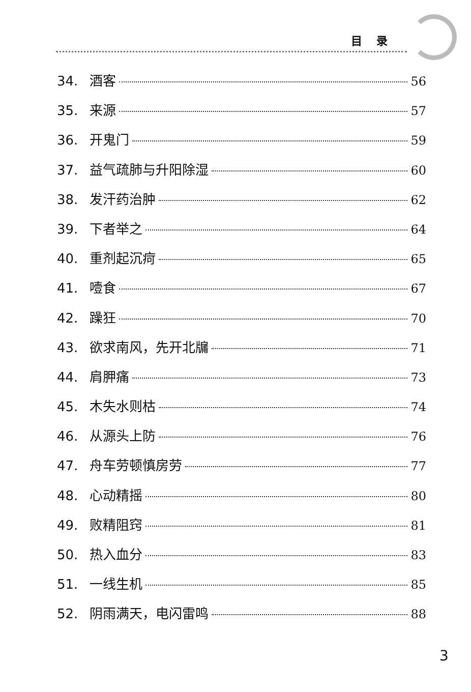目录
34. 酒客 56
35. 来源 57
36. 开鬼门 59
37. 益气疏肺与升阳除湿 60
38. 发汗药治肿 62
39. 下者举之 64
40. 重剂起沉疴 65
41. 噎食 67
42. 躁狂 70
43. 欲求南风，先开北牖 71
44. 肩胛痛 73
45. 木失水则枯 74
46. 从源头上防 76
47. 舟车劳顿慎房劳 77
48. 心动精摇 80
49. 败精阻窍 81
50. 热入血分 83
51. 一线生机 85
52. 阴雨满天，电闪雷鸣 88
3